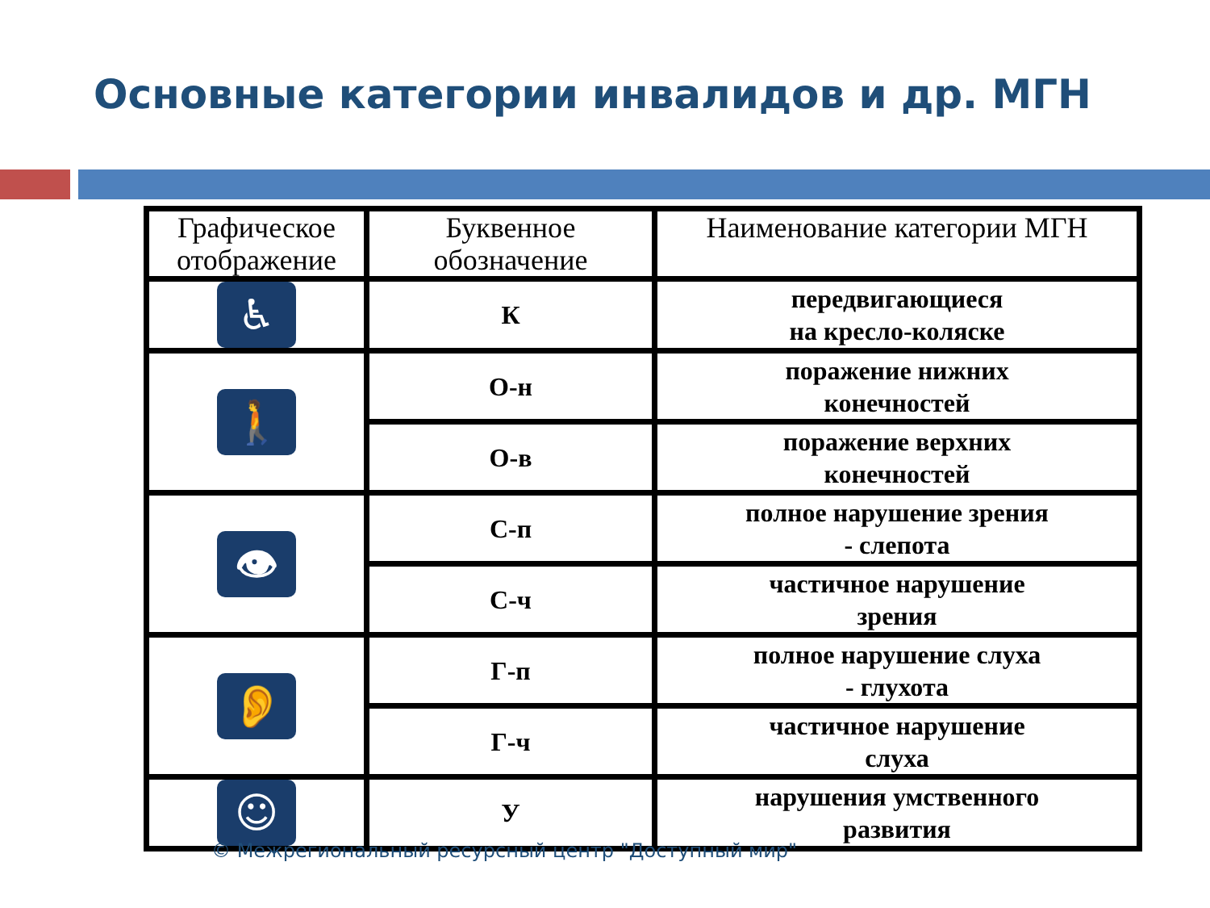Основные категории инвалидов и др. МГН
| Графическое отображение | Буквенное обозначение | Наименование категории МГН |
| --- | --- | --- |
| ♿ | К | передвигающиеся на кресло-коляске |
| 🚶 | О-н | поражение нижних конечностей |
| | О-в | поражение верхних конечностей |
| 👁 | С-п | полное нарушение зрения - слепота |
| | С-ч | частичное нарушение зрения |
| 👂 | Г-п | полное нарушение слуха - глухота |
| | Г-ч | частичное нарушение слуха |
| ☺ | У | нарушения умственного развития |
© Межрегиональный ресурсный центр "Доступный мир"